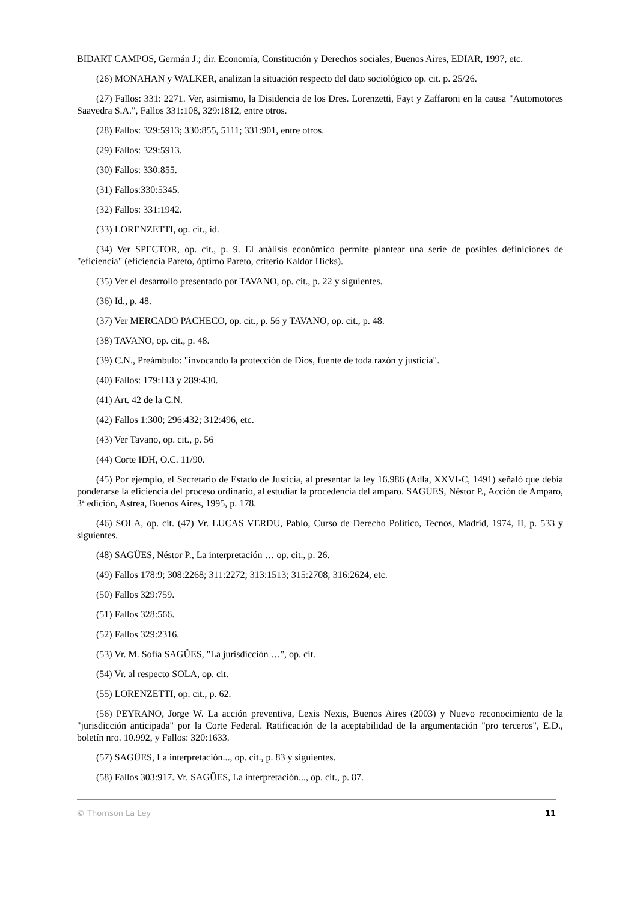BIDART CAMPOS, Germán J.; dir. Economía, Constitución y Derechos sociales, Buenos Aires, EDIAR, 1997, etc.
(26) MONAHAN y WALKER, analizan la situación respecto del dato sociológico op. cit. p. 25/26.
(27) Fallos: 331: 2271. Ver, asimismo, la Disidencia de los Dres. Lorenzetti, Fayt y Zaffaroni en la causa "Automotores Saavedra S.A.", Fallos 331:108, 329:1812, entre otros.
(28) Fallos: 329:5913; 330:855, 5111; 331:901, entre otros.
(29) Fallos: 329:5913.
(30) Fallos: 330:855.
(31) Fallos:330:5345.
(32) Fallos: 331:1942.
(33) LORENZETTI, op. cit., id.
(34) Ver SPECTOR, op. cit., p. 9. El análisis económico permite plantear una serie de posibles definiciones de "eficiencia" (eficiencia Pareto, óptimo Pareto, criterio Kaldor Hicks).
(35) Ver el desarrollo presentado por TAVANO, op. cit., p. 22 y siguientes.
(36) Id., p. 48.
(37) Ver MERCADO PACHECO, op. cit., p. 56 y TAVANO, op. cit., p. 48.
(38) TAVANO, op. cit., p. 48.
(39) C.N., Preámbulo: "invocando la protección de Dios, fuente de toda razón y justicia".
(40) Fallos: 179:113 y 289:430.
(41) Art. 42 de la C.N.
(42) Fallos 1:300; 296:432; 312:496, etc.
(43) Ver Tavano, op. cit., p. 56
(44) Corte IDH, O.C. 11/90.
(45) Por ejemplo, el Secretario de Estado de Justicia, al presentar la ley 16.986 (Adla, XXVI-C, 1491) señaló que debía ponderarse la eficiencia del proceso ordinario, al estudiar la procedencia del amparo. SAGÜES, Néstor P., Acción de Amparo, 3ª edición, Astrea, Buenos Aires, 1995, p. 178.
(46) SOLA, op. cit. (47) Vr. LUCAS VERDU, Pablo, Curso de Derecho Político, Tecnos, Madrid, 1974, II, p. 533 y siguientes.
(48) SAGÜES, Néstor P., La interpretación … op. cit., p. 26.
(49) Fallos 178:9; 308:2268; 311:2272; 313:1513; 315:2708; 316:2624, etc.
(50) Fallos 329:759.
(51) Fallos 328:566.
(52) Fallos 329:2316.
(53) Vr. M. Sofía SAGÜES, "La jurisdicción …", op. cit.
(54) Vr. al respecto SOLA, op. cit.
(55) LORENZETTI, op. cit., p. 62.
(56) PEYRANO, Jorge W. La acción preventiva, Lexis Nexis, Buenos Aires (2003) y Nuevo reconocimiento de la "jurisdicción anticipada" por la Corte Federal. Ratificación de la aceptabilidad de la argumentación "pro terceros", E.D., boletín nro. 10.992, y Fallos: 320:1633.
(57) SAGÜES, La interpretación..., op. cit., p. 83 y siguientes.
(58) Fallos 303:917. Vr. SAGÜES, La interpretación..., op. cit., p. 87.
© Thomson La Ley 11